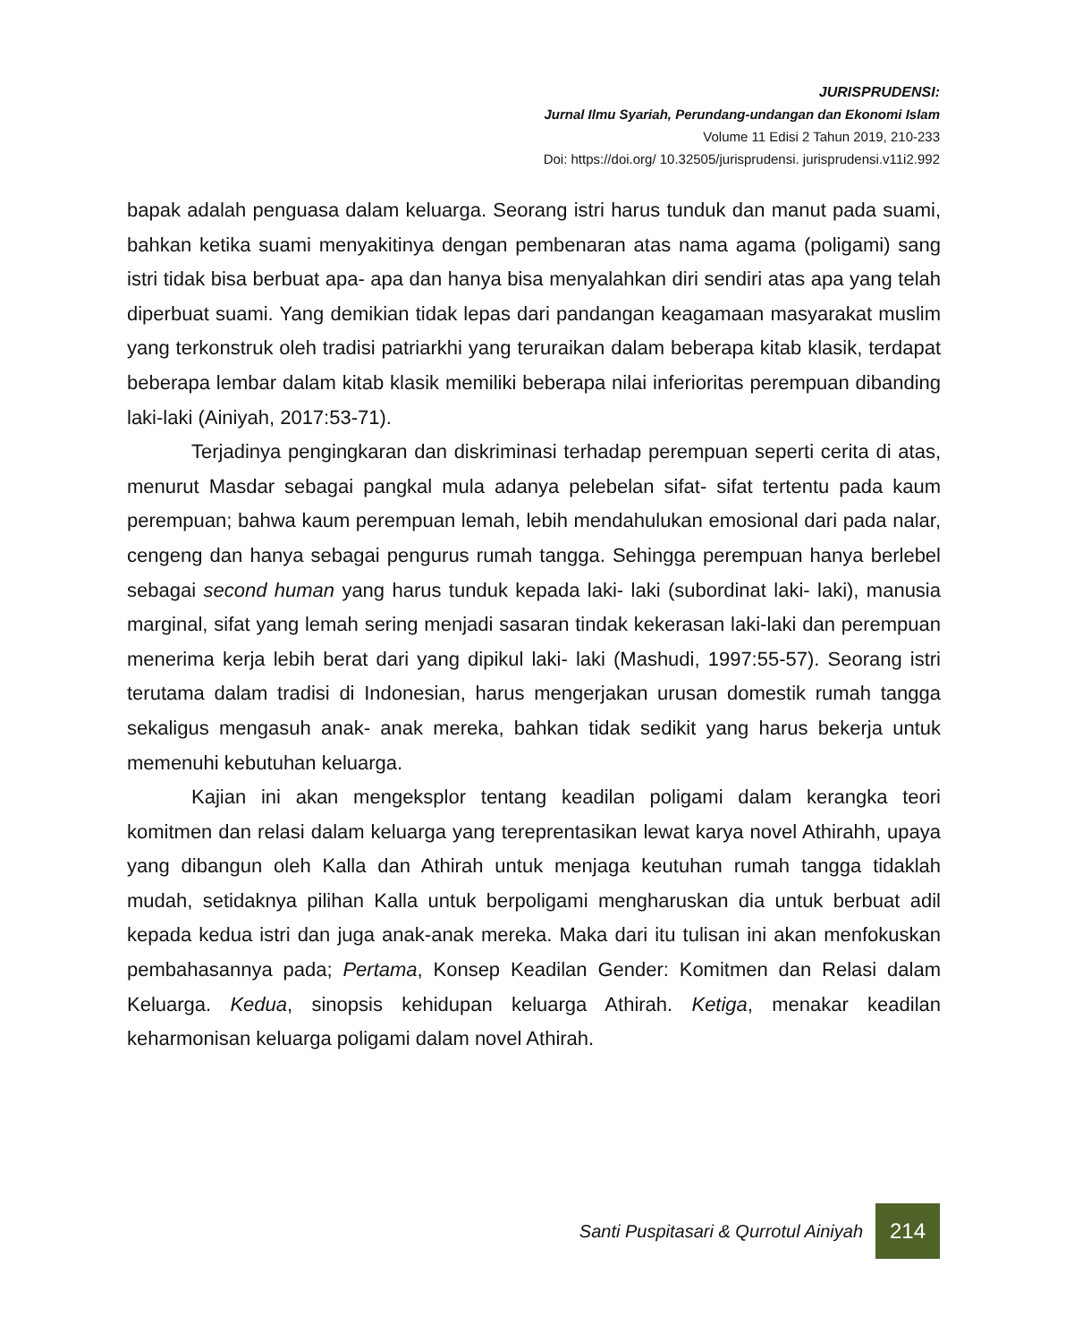JURISPRUDENSI:
Jurnal Ilmu Syariah, Perundang-undangan dan Ekonomi Islam
Volume 11 Edisi 2 Tahun 2019, 210-233
Doi: https://doi.org/ 10.32505/jurisprudensi. jurisprudensi.v11i2.992
bapak adalah penguasa dalam keluarga. Seorang istri harus tunduk dan manut pada suami, bahkan ketika suami menyakitinya dengan pembenaran atas nama agama (poligami) sang istri tidak bisa berbuat apa- apa dan hanya bisa menyalahkan diri sendiri atas apa yang telah diperbuat suami. Yang demikian tidak lepas dari pandangan keagamaan masyarakat muslim yang terkonstruk oleh tradisi patriarkhi yang teruraikan dalam beberapa kitab klasik, terdapat beberapa lembar dalam kitab klasik memiliki beberapa nilai inferioritas perempuan dibanding laki-laki (Ainiyah, 2017:53-71).
Terjadinya pengingkaran dan diskriminasi terhadap perempuan seperti cerita di atas, menurut Masdar sebagai pangkal mula adanya pelebelan sifat- sifat tertentu pada kaum perempuan; bahwa kaum perempuan lemah, lebih mendahulukan emosional dari pada nalar, cengeng dan hanya sebagai pengurus rumah tangga. Sehingga perempuan hanya berlebel sebagai second human yang harus tunduk kepada laki- laki (subordinat laki- laki), manusia marginal, sifat yang lemah sering menjadi sasaran tindak kekerasan laki-laki dan perempuan menerima kerja lebih berat dari yang dipikul laki- laki (Mashudi, 1997:55-57). Seorang istri terutama dalam tradisi di Indonesian, harus mengerjakan urusan domestik rumah tangga sekaligus mengasuh anak- anak mereka, bahkan tidak sedikit yang harus bekerja untuk memenuhi kebutuhan keluarga.
Kajian ini akan mengeksplor tentang keadilan poligami dalam kerangka teori komitmen dan relasi dalam keluarga yang tereprentasikan lewat karya novel Athirahh, upaya yang dibangun oleh Kalla dan Athirah untuk menjaga keutuhan rumah tangga tidaklah mudah, setidaknya pilihan Kalla untuk berpoligami mengharuskan dia untuk berbuat adil kepada kedua istri dan juga anak-anak mereka. Maka dari itu tulisan ini akan menfokuskan pembahasannya pada; Pertama, Konsep Keadilan Gender: Komitmen dan Relasi dalam Keluarga. Kedua, sinopsis kehidupan keluarga Athirah. Ketiga, menakar keadilan keharmonisan keluarga poligami dalam novel Athirah.
Santi Puspitasari & Qurrotul Ainiyah
214